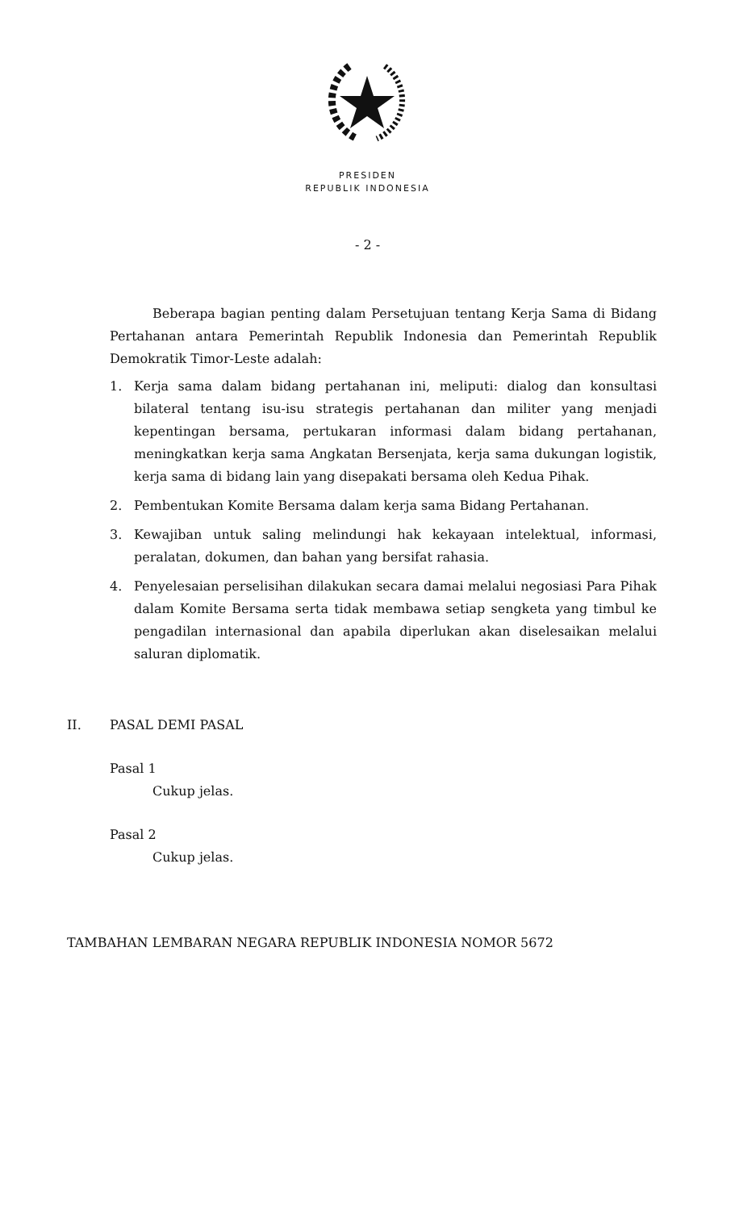PRESIDEN
REPUBLIK INDONESIA
- 2 -
Beberapa bagian penting dalam Persetujuan tentang Kerja Sama di Bidang Pertahanan antara Pemerintah Republik Indonesia dan Pemerintah Republik Demokratik Timor-Leste adalah:
1. Kerja sama dalam bidang pertahanan ini, meliputi: dialog dan konsultasi bilateral tentang isu-isu strategis pertahanan dan militer yang menjadi kepentingan bersama, pertukaran informasi dalam bidang pertahanan, meningkatkan kerja sama Angkatan Bersenjata, kerja sama dukungan logistik, kerja sama di bidang lain yang disepakati bersama oleh Kedua Pihak.
2. Pembentukan Komite Bersama dalam kerja sama Bidang Pertahanan.
3. Kewajiban untuk saling melindungi hak kekayaan intelektual, informasi, peralatan, dokumen, dan bahan yang bersifat rahasia.
4. Penyelesaian perselisihan dilakukan secara damai melalui negosiasi Para Pihak dalam Komite Bersama serta tidak membawa setiap sengketa yang timbul ke pengadilan internasional dan apabila diperlukan akan diselesaikan melalui saluran diplomatik.
II. PASAL DEMI PASAL
Pasal 1
Cukup jelas.
Pasal 2
Cukup jelas.
TAMBAHAN LEMBARAN NEGARA REPUBLIK INDONESIA NOMOR 5672